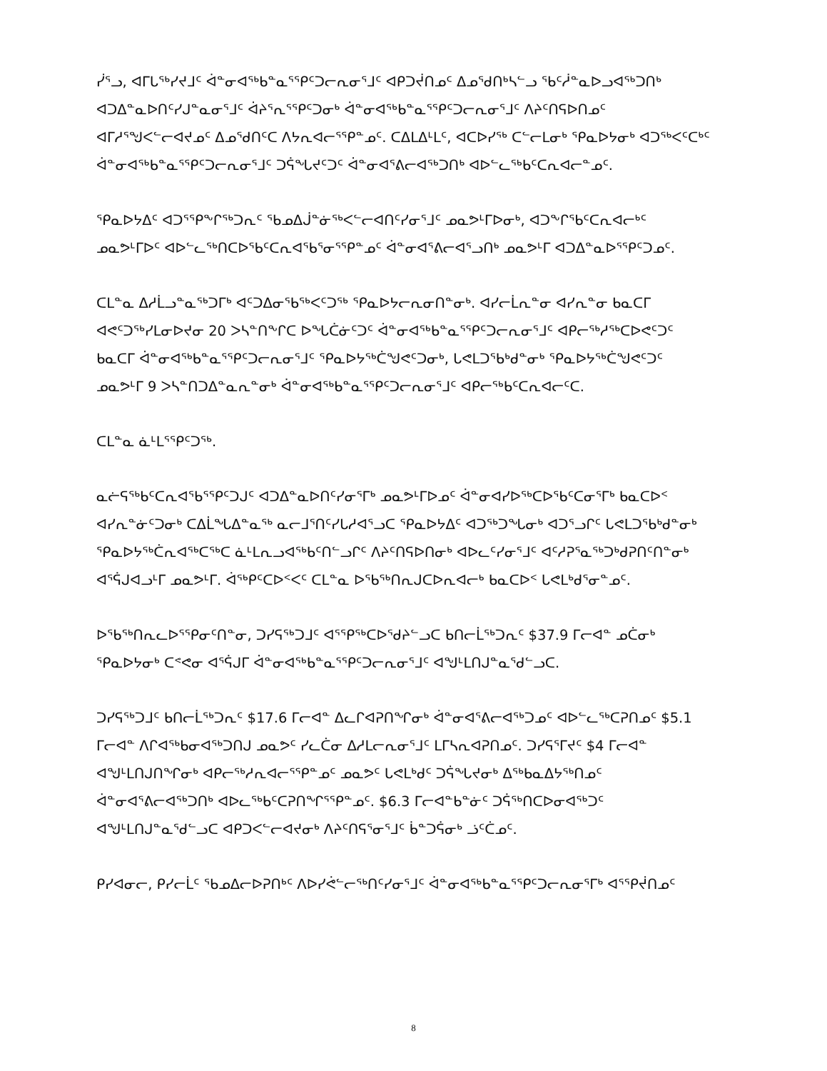ᓰᕐᓗ, ᐊᒥᒐᖅᓯᔪᒧᑦ ᐋᓐᓂᐊᖅᑲᓐᓇᕐᕿᑦᑐᓕᕆᓂᕐᒧᑦ ᐊᑭᑐᔫᑎᓄᑦ ᐃᓄᖁᑎᒃᓴᓪᓗ ᖃᑦᓲᓐᓇᐅᓗᐊᖅᑐᑎᒃ ᐊᑐᐃᓐᓇᐅᑎᑦᓯᒍᓐᓇᓂᕐᒧᑦ ᐋᔨᕐᕆᕐᕿᑦᑐᓂᒃ ᐋᓐᓂᐊᖅᑲᓐᓇᕐᕿᑦᑐᓕᕆᓂᕐᒧᑦ ᐱᔨᑦᑎᕋᐅᑎᓄᑦ ᐊᒥᓱᕐᖑᐸᓪᓕᐊᔪᓄᑦ ᐃᓄᖁᑎᑦᑕ ᐱᔭᕆᐊᓕᕐᕿᓐᓄᑦ. ᑕᐃᒪᐃᒻᒪᑦ, ᐊᑕᐅᓯᖅ ᑕᓪᓕᒪᓂᒃ ᕿᓇᐅᔭᓂᒃ ᐊᑐᖅᐸᑦᑕᒃᑦ ᐋᓐᓂᐊᖅᑲᓐᓇᕐᕿᑦᑐᓕᕆᓂᕐᒧᑦ ᑐᕌᖓᔪᑦᑐᑦ ᐋᓐᓂᐊᕐᕕᓕᐊᖅᑐᑎᒃ ᐊᐅᓪᓚᖅᑲᑦᑕᕆᐊᓕᓐᓄᑦ.
ᕿᓇᐅᔭᐃᑦ ᐊᑐᕐᕿᖕᒋᖅᑐᕆᑦ ᖃᓄᐃᒎᓐᓃᖅᐸᓪᓕᐊᑎᑦᓯᓂᕐᒧᑦ ᓄᓇᕗᒻᒥᐅᓂᒃ, ᐊᑐᖕᒋᖃᑦᑕᕆᐊᓕᒃᑦ ᓄᓇᕗᒻᒥᐅᑦ ᐊᐅᓪᓚᖅᑎᑕᐅᖃᑦᑕᕆᐊᖃᕐᓂᕐᕿᓐᓄᑦ ᐋᓐᓂᐊᕐᕕᓕᐊᕐᓗᑎᒃ ᓄᓇᕗᒻᒥ ᐊᑐᐃᓐᓇᐅᕐᕿᑦᑐᓄᑦ.
ᑕᒪᓐᓇ ᐃᓱᒫᓗᓐᓇᖅᑐᒥᒃ ᐊᑦᑐᐃᓂᖃᖅᐸᑦᑐᖅ ᕿᓇᐅᔭᓕᕆᓂᑎᓐᓂᒃ. ᐊᓯᓕᒫᕆᓐᓂ ᐊᓯᕆᓐᓂ ᑲᓇᑕᒥ ᐊᕙᑦᑐᖅᓯᒪᓂᐅᔪᓂ 20 ᐳᓴᓐᑎᖕᒋᑕ ᐅᖓᑖᓃᑦᑐᑦ ᐋᓐᓂᐊᖅᑲᓐᓇᕐᕿᑦᑐᓕᕆᓂᕐᒧᑦ ᐊᑭᓕᖅᓱᖅᑕᐅᕙᑦᑐᑦ ᑲᓇᑕᒥ ᐋᓐᓂᐊᖅᑲᓐᓇᕐᕿᑦᑐᓕᕆᓂᕐᒧᑦ ᕿᓇᐅᔭᖅᑖᖑᕙᑦᑐᓂᒃ, ᒐᕙᒪᑐᖃᒃᑯᓐᓂᒃ ᕿᓇᐅᔭᖅᑖᖑᕙᑦᑐᑦ ᓄᓇᕗᒻᒥ 9 ᐳᓴᓐᑎᑐᐃᓐᓇᕆᓐᓂᒃ ᐋᓐᓂᐊᖅᑲᓐᓇᕐᕿᑦᑐᓕᕆᓂᕐᒧᑦ ᐊᑭᓕᖅᑲᑦᑕᕆᐊᓕᑦᑕ.
ᑕᒪᓐᓇ ᓈᒻᒪᕐᕿᑦᑐᖅ.
ᓇᓖᕋᖅᑲᑦᑕᕆᐊᖃᕐᕿᑦᑐᒍᑦ ᐊᑐᐃᓐᓇᐅᑎᑦᓯᓂᕐᒥᒃ ᓄᓇᕗᒻᒥᐅᓄᑦ ᐋᓐᓂᐊᓯᐅᖅᑕᐅᖃᑦᑕᓂᕐᒥᒃ ᑲᓇᑕᐅᑉ ᐊᓯᕆᓐᓃᑦᑐᓂᒃ ᑕᐃᒫᖓᐃᓐᓇᖅ ᓇᓕᒧᕐᑎᑦᓯᒐᓱᐊᕐᓗᑕ ᕿᓇᐅᔭᐃᑦ ᐊᑐᖅᑐᖓᓂᒃ ᐊᑐᕐᓗᒋᑦ ᒐᕙᒪᑐᖃᒃᑯᓐᓂᒃ ᕿᓇᐅᔭᖅᑖᕆᐊᖅᑕᖅᑕ ᓈᒻᒪᕆᓗᐊᖅᑲᑦᑎᓪᓗᒋᑦ ᐱᔨᑦᑎᕋᐅᑎᓂᒃ ᐊᐅᓚᑦᓯᓂᕐᒧᑦ ᐊᑦᓱᕈᕐᓇᖅᑐᒃᑯᕈᑎᑦᑎᓐᓂᒃ ᐊᕐᕌᒍᐊᓗᒻᒥ ᓄᓇᕗᒻᒥ. ᐋᖅᑭᑦᑕᐅᑉᐸᑦ ᑕᒪᓐᓇ ᐅᖃᖅᑎᕆᒍᑕᐅᕆᐊᓕᒃ ᑲᓇᑕᐅᑉ ᒐᕙᒪᒃᑯᕐᓂᓐᓄᑦ.
ᐅᖃᖅᑎᕆᓚᐅᕐᕿᓂᑦᑎᓐᓂ, ᑐᓯᕋᖅᑐᒧᑦ ᐊᕐᕿᖅᑕᐅᖁᔨᓪᓗᑕ ᑲᑎᓕᒫᖅᑐᕆᑦ $37.9 ᒥᓕᐊᓐ ᓄᑖᓂᒃ ᕿᓇᐅᔭᓂᒃ ᑕᕝᕙᓂ ᐊᕐᕌᒍᒥ ᐋᓐᓂᐊᖅᑲᓐᓇᕐᕿᑦᑐᓕᕆᓂᕐᒧᑦ ᐊᖑᒻᒪᑎᒍᓐᓇᖁᓪᓗᑕ.
ᑐᓯᕋᖅᑐᒧᑦ ᑲᑎᓕᒫᖅᑐᕆᑦ $17.6 ᒥᓕᐊᓐ ᐃᓚᒋᐊᕈᑎᖏᓂᒃ ᐋᓐᓂᐊᕐᕕᓕᐊᖅᑐᓄᑦ ᐊᐅᓪᓚᖅᑕᕈᑎᓄᑦ $5.1 ᒥᓕᐊᓐ ᐱᒋᐊᖅᑲᓂᐊᖅᑐᑎᒍ ᓄᓇᕗᑦ ᓯᓚᑖᓂ ᐃᓱᒪᓕᕆᓂᕐᒧᑦ ᒪᒥᓴᕆᐊᕈᑎᓄᑦ. ᑐᓯᕋᕐᒥᔪᑦ $4 ᒥᓕᐊᓐ ᐊᖑᒻᒪᑎᒍᑎᖏᓂᒃ ᐊᑭᓕᖅᓱᕆᐊᓕᕐᕿᓐᓄᑦ ᓄᓇᕗᑦ ᒐᕙᒪᒃᑯᑦ ᑐᕌᖓᔪᓂᒃ ᐃᖅᑲᓇᐃᔭᖅᑎᓄᑦ ᐋᓐᓂᐊᕐᕕᓕᐊᖅᑐᑎᒃ ᐊᐅᓚᖅᑲᑦᑕᕈᑎᖏᕐᕿᓐᓄᑦ. $6.3 ᒥᓕᐊᓐᑲᓐᓃᑦ ᑐᕌᖅᑎᑕᐅᓂᐊᖅᑐᑦ ᐊᖑᒻᒪᑎᒍᓐᓇᖁᓪᓗᑕ ᐊᑭᑐᐸᓪᓕᐊᔪᓂᒃ ᐱᔨᑦᑎᕋᕐᓂᕐᒧᑦ ᑳᓐᑐᕌᓂᒃ ᓘᑦᑖᓄᑦ.
ᑭᓯᐊᓂᓕ, ᑭᓯᓕᒫᑦ ᖃᓄᐃᓕᐅᕈᑎᒃᑦ ᐱᐅᓯᕚᓪᓕᖅᑎᑦᓯᓂᕐᒧᑦ ᐋᓐᓂᐊᖅᑲᓐᓇᕐᕿᑦᑐᓕᕆᓂᕐᒥᒃ ᐊᕐᕿᔫᑎᓄᑦ
8